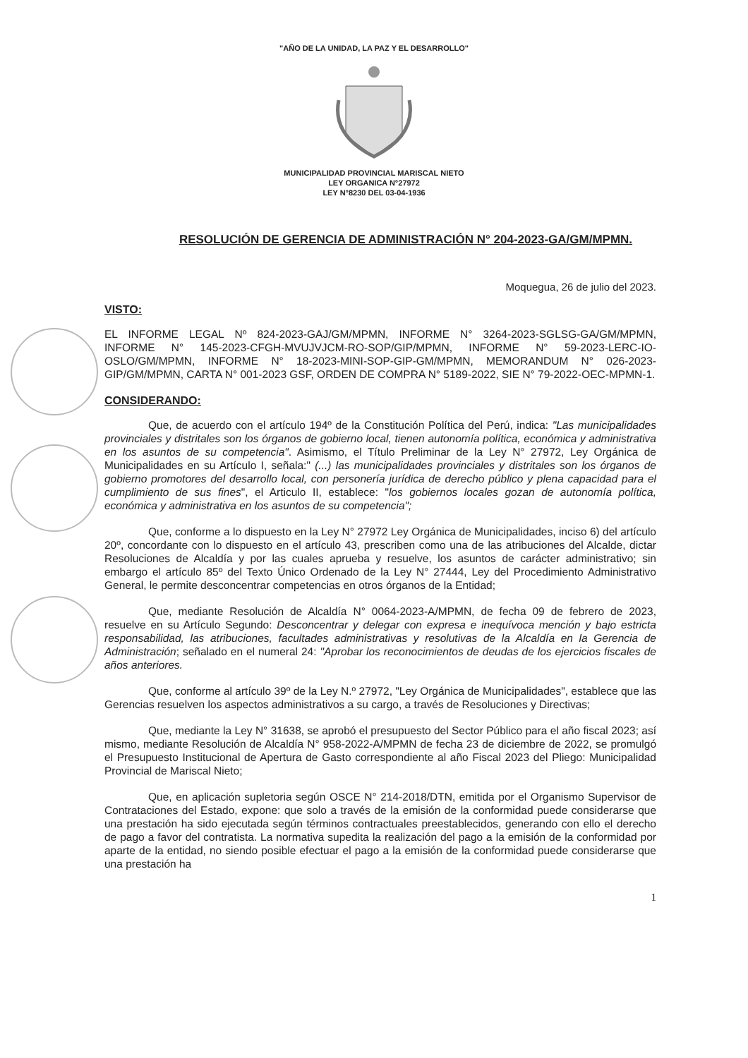"AÑO DE LA UNIDAD, LA PAZ Y EL DESARROLLO"
MUNICIPALIDAD PROVINCIAL MARISCAL NIETO
LEY ORGANICA N°27972
LEY N°8230 DEL 03-04-1936
RESOLUCIÓN DE GERENCIA DE ADMINISTRACIÓN N° 204-2023-GA/GM/MPMN.
Moquegua, 26 de julio del 2023.
VISTO:
EL INFORME LEGAL Nº 824-2023-GAJ/GM/MPMN, INFORME N° 3264-2023-SGLSG-GA/GM/MPMN, INFORME N° 145-2023-CFGH-MVUJVJCM-RO-SOP/GIP/MPMN, INFORME N° 59-2023-LERC-IO-OSLO/GM/MPMN, INFORME N° 18-2023-MINI-SOP-GIP-GM/MPMN, MEMORANDUM N° 026-2023-GIP/GM/MPMN, CARTA N° 001-2023 GSF, ORDEN DE COMPRA N° 5189-2022, SIE N° 79-2022-OEC-MPMN-1.
CONSIDERANDO:
Que, de acuerdo con el artículo 194º de la Constitución Política del Perú, indica: "Las municipalidades provinciales y distritales son los órganos de gobierno local, tienen autonomía política, económica y administrativa en los asuntos de su competencia". Asimismo, el Título Preliminar de la Ley N° 27972, Ley Orgánica de Municipalidades en su Artículo I, señala:" (...) las municipalidades provinciales y distritales son los órganos de gobierno promotores del desarrollo local, con personería jurídica de derecho público y plena capacidad para el cumplimiento de sus fines", el Articulo II, establece: "los gobiernos locales gozan de autonomía política, económica y administrativa en los asuntos de su competencia";
Que, conforme a lo dispuesto en la Ley N° 27972 Ley Orgánica de Municipalidades, inciso 6) del artículo 20º, concordante con lo dispuesto en el artículo 43, prescriben como una de las atribuciones del Alcalde, dictar Resoluciones de Alcaldía y por las cuales aprueba y resuelve, los asuntos de carácter administrativo; sin embargo el artículo 85º del Texto Único Ordenado de la Ley N° 27444, Ley del Procedimiento Administrativo General, le permite desconcentrar competencias en otros órganos de la Entidad;
Que, mediante Resolución de Alcaldía N° 0064-2023-A/MPMN, de fecha 09 de febrero de 2023, resuelve en su Artículo Segundo: Desconcentrar y delegar con expresa e inequívoca mención y bajo estricta responsabilidad, las atribuciones, facultades administrativas y resolutivas de la Alcaldía en la Gerencia de Administración; señalado en el numeral 24: "Aprobar los reconocimientos de deudas de los ejercicios fiscales de años anteriores.
Que, conforme al artículo 39º de la Ley N.º 27972, "Ley Orgánica de Municipalidades", establece que las Gerencias resuelven los aspectos administrativos a su cargo, a través de Resoluciones y Directivas;
Que, mediante la Ley N° 31638, se aprobó el presupuesto del Sector Público para el año fiscal 2023; así mismo, mediante Resolución de Alcaldía N° 958-2022-A/MPMN de fecha 23 de diciembre de 2022, se promulgó el Presupuesto Institucional de Apertura de Gasto correspondiente al año Fiscal 2023 del Pliego: Municipalidad Provincial de Mariscal Nieto;
Que, en aplicación supletoria según OSCE N° 214-2018/DTN, emitida por el Organismo Supervisor de Contrataciones del Estado, expone: que solo a través de la emisión de la conformidad puede considerarse que una prestación ha sido ejecutada según términos contractuales preestablecidos, generando con ello el derecho de pago a favor del contratista. La normativa supedita la realización del pago a la emisión de la conformidad por aparte de la entidad, no siendo posible efectuar el pago a la emisión de la conformidad puede considerarse que una prestación ha
1